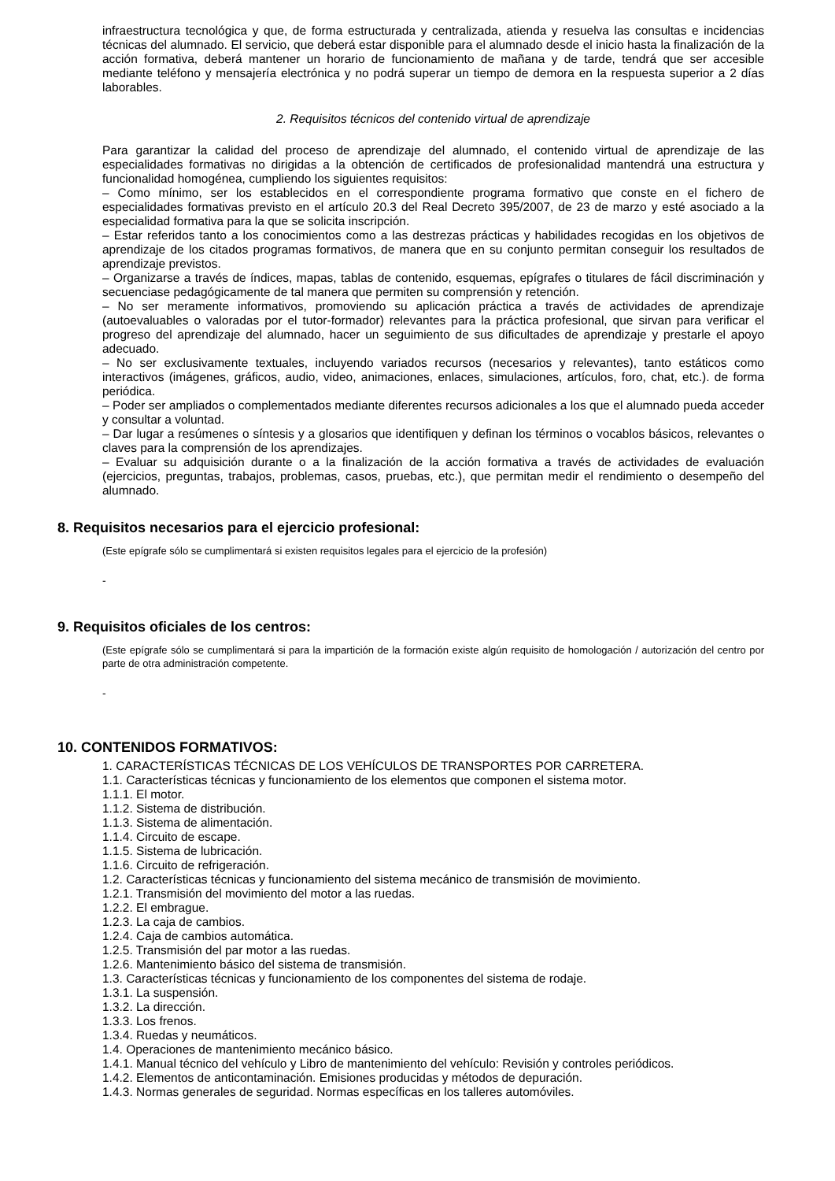infraestructura tecnológica y que, de forma estructurada y centralizada, atienda y resuelva las consultas e incidencias técnicas del alumnado. El servicio, que deberá estar disponible para el alumnado desde el inicio hasta la finalización de la acción formativa, deberá mantener un horario de funcionamiento de mañana y de tarde, tendrá que ser accesible mediante teléfono y mensajería electrónica y no podrá superar un tiempo de demora en la respuesta superior a 2 días laborables.
2. Requisitos técnicos del contenido virtual de aprendizaje
Para garantizar la calidad del proceso de aprendizaje del alumnado, el contenido virtual de aprendizaje de las especialidades formativas no dirigidas a la obtención de certificados de profesionalidad mantendrá una estructura y funcionalidad homogénea, cumpliendo los siguientes requisitos:
– Como mínimo, ser los establecidos en el correspondiente programa formativo que conste en el fichero de especialidades formativas previsto en el artículo 20.3 del Real Decreto 395/2007, de 23 de marzo y esté asociado a la especialidad formativa para la que se solicita inscripción.
– Estar referidos tanto a los conocimientos como a las destrezas prácticas y habilidades recogidas en los objetivos de aprendizaje de los citados programas formativos, de manera que en su conjunto permitan conseguir los resultados de aprendizaje previstos.
– Organizarse a través de índices, mapas, tablas de contenido, esquemas, epígrafes o titulares de fácil discriminación y secuenciase pedagógicamente de tal manera que permiten su comprensión y retención.
– No ser meramente informativos, promoviendo su aplicación práctica a través de actividades de aprendizaje (autoevaluables o valoradas por el tutor-formador) relevantes para la práctica profesional, que sirvan para verificar el progreso del aprendizaje del alumnado, hacer un seguimiento de sus dificultades de aprendizaje y prestarle el apoyo adecuado.
– No ser exclusivamente textuales, incluyendo variados recursos (necesarios y relevantes), tanto estáticos como interactivos (imágenes, gráficos, audio, video, animaciones, enlaces, simulaciones, artículos, foro, chat, etc.). de forma periódica.
– Poder ser ampliados o complementados mediante diferentes recursos adicionales a los que el alumnado pueda acceder y consultar a voluntad.
– Dar lugar a resúmenes o síntesis y a glosarios que identifiquen y definan los términos o vocablos básicos, relevantes o claves para la comprensión de los aprendizajes.
– Evaluar su adquisición durante o a la finalización de la acción formativa a través de actividades de evaluación (ejercicios, preguntas, trabajos, problemas, casos, pruebas, etc.), que permitan medir el rendimiento o desempeño del alumnado.
8. Requisitos necesarios para el ejercicio profesional:
(Este epígrafe sólo se cumplimentará si existen requisitos legales para el ejercicio de la profesión)
-
9. Requisitos oficiales de los centros:
(Este epígrafe sólo se cumplimentará si para la impartición de la formación existe algún requisito de homologación / autorización del centro por parte de otra administración competente.
-
10. CONTENIDOS FORMATIVOS:
1. CARACTERÍSTICAS TÉCNICAS DE LOS VEHÍCULOS DE TRANSPORTES POR CARRETERA.
1.1. Características técnicas y funcionamiento de los elementos que componen el sistema motor.
1.1.1. El motor.
1.1.2. Sistema de distribución.
1.1.3. Sistema de alimentación.
1.1.4. Circuito de escape.
1.1.5. Sistema de lubricación.
1.1.6. Circuito de refrigeración.
1.2. Características técnicas y funcionamiento del sistema mecánico de transmisión de movimiento.
1.2.1. Transmisión del movimiento del motor a las ruedas.
1.2.2. El embrague.
1.2.3. La caja de cambios.
1.2.4. Caja de cambios automática.
1.2.5. Transmisión del par motor a las ruedas.
1.2.6. Mantenimiento básico del sistema de transmisión.
1.3. Características técnicas y funcionamiento de los componentes del sistema de rodaje.
1.3.1. La suspensión.
1.3.2. La dirección.
1.3.3. Los frenos.
1.3.4. Ruedas y neumáticos.
1.4. Operaciones de mantenimiento mecánico básico.
1.4.1. Manual técnico del vehículo y Libro de mantenimiento del vehículo: Revisión y controles periódicos.
1.4.2. Elementos de anticontaminación. Emisiones producidas y métodos de depuración.
1.4.3. Normas generales de seguridad. Normas específicas en los talleres automóviles.